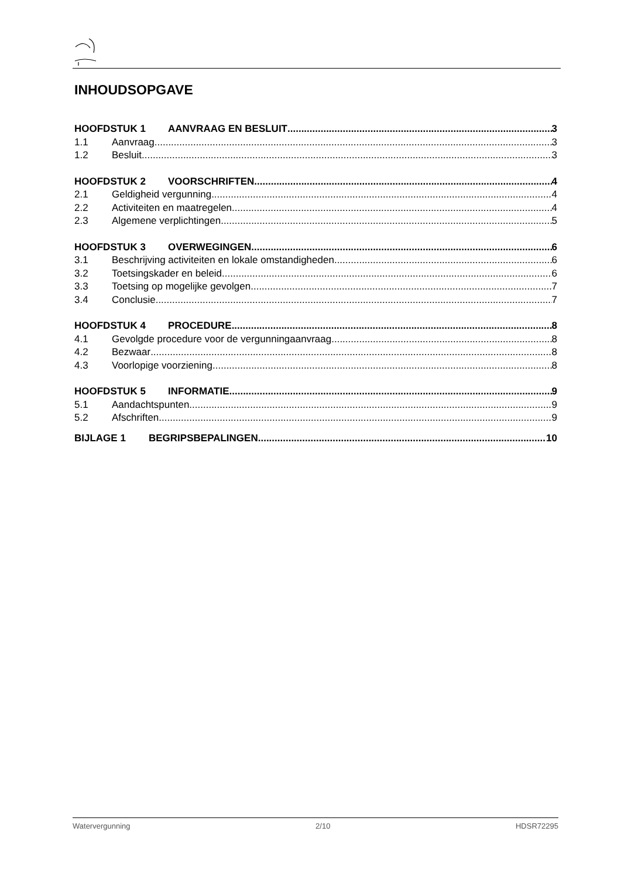INHOUDSOPGAVE
HOOFDSTUK 1 AANVRAAG EN BESLUIT 3
1.1 Aanvraag 3
1.2 Besluit 3
HOOFDSTUK 2 VOORSCHRIFTEN 4
2.1 Geldigheid vergunning 4
2.2 Activiteiten en maatregelen 4
2.3 Algemene verplichtingen 5
HOOFDSTUK 3 OVERWEGINGEN 6
3.1 Beschrijving activiteiten en lokale omstandigheden 6
3.2 Toetsingskader en beleid 6
3.3 Toetsing op mogelijke gevolgen 7
3.4 Conclusie 7
HOOFDSTUK 4 PROCEDURE 8
4.1 Gevolgde procedure voor de vergunningaanvraag 8
4.2 Bezwaar 8
4.3 Voorlopige voorziening 8
HOOFDSTUK 5 INFORMATIE 9
5.1 Aandachtspunten 9
5.2 Afschriften 9
BIJLAGE 1 BEGRIPSBEPALINGEN 10
Watervergunning 2/10 HDSR72295